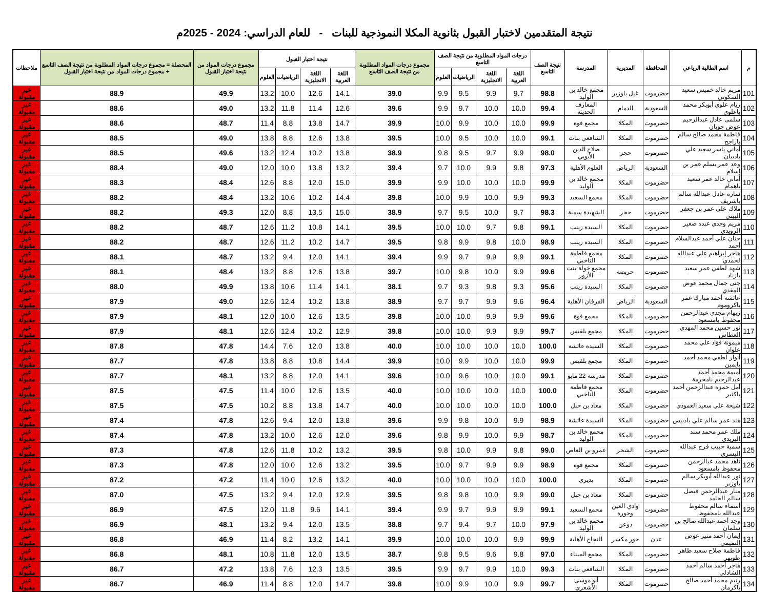نتيجة المتقدمين لاختبار القبول بثانوية المكلا النموذجية للبنات - للعام الدراسي: 2024 - 2025م
| م | اسم الطالبة الرباعي | المحافظة | المديرية | المدرسة | نتيجة الصف التاسع | درجات المواد المطلوبة من نتيجة الصف التاسع | | | | مجموع درجات المواد المطلوبة من نتيجة الصف التاسع | نتيجة اختبار القبول | | | | مجموع درجات المواد من نتيجة اختبار القبول | المحصلة = مجموع درجات المواد المطلوبة من نتيجة الصف التاسع + مجموع درجات المواد من نتيجة اختبار القبول | ملاحظات |
| --- | --- | --- | --- | --- | --- | --- | --- | --- | --- | --- | --- | --- | --- | --- | --- | --- | --- |
| | | | | | | اللغة العربية | اللغة الانجليزية | الرياضيات | العلوم | | اللغة العربية | اللغة الانجليزية | الرياضيات | العلوم | | | |
| 101 | مريم خالد خميس سعيد السكوتي | حضرموت | غيل باوزير | مجمع خالد بن الوليد | 98.8 | 9.7 | 9.9 | 9.5 | 9.9 | 39.0 | 14.1 | 12.6 | 10.0 | 13.2 | 49.9 | 88.9 | غير مقبولة |
| 102 | ريام علوي أبوبكر محمد باعلوي | السعودية | الدمام | المعارف الحديثة | 99.4 | 10.0 | 10.0 | 9.7 | 9.9 | 39.6 | 12.6 | 11.4 | 11.8 | 13.2 | 49.0 | 88.6 | غير مقبولة |
| 103 | سلمى عادل عبدالرحيم عوض جوبان | حضرموت | المكلا | مجمع فوة | 99.9 | 10.0 | 10.0 | 9.9 | 10.0 | 39.9 | 14.7 | 13.8 | 8.8 | 11.4 | 48.7 | 88.6 | غير مقبولة |
| 104 | فاطمة محمد صالح سالم باراجح | حضرموت | المكلا | الشافعي بنات | 99.1 | 10.0 | 10.0 | 9.5 | 10.0 | 39.5 | 13.8 | 12.6 | 8.8 | 13.8 | 49.0 | 88.5 | غير مقبولة |
| 105 | أماني ياسر سعيد علي بادبيان | حضرموت | حجر | صلاح الدين الأيوبي | 98.0 | 9.9 | 9.7 | 9.5 | 9.8 | 38.9 | 13.8 | 10.2 | 12.4 | 13.2 | 49.6 | 88.5 | غير مقبولة |
| 106 | وعد عمر يسلم عمر بن إسلام | السعودية | الرياض | العلوم الأهلية | 97.3 | 9.8 | 9.9 | 10.0 | 9.7 | 39.4 | 13.2 | 13.8 | 10.0 | 12.0 | 49.0 | 88.4 | غير مقبولة |
| 107 | أماني خالد عمر سعيد باهمام | حضرموت | المكلا | مجمع خالد بن الوليد | 99.9 | 10.0 | 10.0 | 10.0 | 9.9 | 39.9 | 15.0 | 12.0 | 8.8 | 12.6 | 48.4 | 88.3 | غير مقبولة |
| 108 | سارة عادل عبدالله سالم باشريف | حضرموت | المكلا | مجمع السعيد | 99.3 | 9.9 | 10.0 | 9.9 | 10.0 | 39.8 | 14.4 | 10.2 | 10.6 | 13.2 | 48.4 | 88.2 | غير مقبولة |
| 109 | ملاك علي عمر بن جعفر البيتي | حضرموت | حجر | الشهيدة سمية | 98.3 | 9.7 | 10.0 | 9.5 | 9.7 | 38.9 | 15.0 | 13.5 | 8.8 | 12.0 | 49.3 | 88.2 | غير مقبولة |
| 110 | مريم وجدي عبده صغير الرويدي | حضرموت | المكلا | السيدة زينب | 99.1 | 9.8 | 9.7 | 10.0 | 10.0 | 39.5 | 14.1 | 10.8 | 11.2 | 12.6 | 48.7 | 88.2 | غير مقبولة |
| 111 | حنان علي أحمد عبدالسلام أحمد | حضرموت | المكلا | السيدة زينب | 98.9 | 10.0 | 9.8 | 9.9 | 9.8 | 39.5 | 14.7 | 10.2 | 11.2 | 12.6 | 48.7 | 88.2 | غير مقبولة |
| 112 | هاجر إبراهيم علي عبدالله لحمدي | حضرموت | المكلا | مجمع فاطمة الناخبي | 99.1 | 9.9 | 9.9 | 9.7 | 9.9 | 39.4 | 14.1 | 12.0 | 9.4 | 13.2 | 48.7 | 88.1 | غير مقبولة |
| 113 | شهد لطفي عمر سعيد بازياد | حضرموت | حريضة | مجمع خولة بنت الأزور | 99.6 | 9.9 | 10.0 | 9.8 | 10.0 | 39.7 | 13.8 | 12.6 | 8.8 | 13.2 | 48.4 | 88.1 | غير مقبولة |
| 114 | جنى جمال محمد عوض المقدي | حضرموت | المكلا | السيدة زينب | 95.6 | 9.3 | 9.8 | 9.3 | 9.7 | 38.1 | 14.1 | 11.4 | 10.6 | 13.8 | 49.9 | 88.0 | غير مقبولة |
| 115 | عائشة أحمد مبارك عمر باكروموم | السعودية | الرياض | الفرقان الأهلية | 96.4 | 9.6 | 9.9 | 9.7 | 9.7 | 38.9 | 13.8 | 10.2 | 12.4 | 12.6 | 49.0 | 87.9 | غير مقبولة |
| 116 | ريهام مجدي عبدالرحمن محفوظ بامسعود | حضرموت | المكلا | مجمع فوة | 99.6 | 9.9 | 9.9 | 10.0 | 10.0 | 39.8 | 13.5 | 12.6 | 10.0 | 12.0 | 48.1 | 87.9 | غير مقبولة |
| 117 | نور حسين محمد المهدي العطاس | حضرموت | المكلا | مجمع بلقيس | 99.7 | 9.9 | 9.9 | 10.0 | 10.0 | 39.8 | 12.9 | 10.2 | 12.4 | 12.6 | 48.1 | 87.9 | غير مقبولة |
| 118 | ميمونة فؤاد علي محمد علوان | حضرموت | المكلا | السيدة عائشة | 100.0 | 10.0 | 10.0 | 10.0 | 10.0 | 40.0 | 13.8 | 12.0 | 7.6 | 14.4 | 47.8 | 87.8 | غير مقبولة |
| 119 | أنوار لطفي محمد أحمد بايمين | حضرموت | المكلا | مجمع بلقيس | 99.9 | 10.0 | 10.0 | 9.9 | 10.0 | 39.9 | 14.4 | 10.8 | 8.8 | 13.8 | 47.8 | 87.7 | غير مقبولة |
| 120 | أميمة محمد أحمد عبدالرحيم بامخرمة | حضرموت | المكلا | مدرسة 22 مايو | 99.1 | 10.0 | 10.0 | 9.6 | 10.0 | 39.6 | 14.1 | 12.0 | 8.8 | 13.2 | 48.1 | 87.7 | غير مقبولة |
| 121 | أمل حمزة عبدالرحمن أحمد باكثير | حضرموت | المكلا | مجمع فاطمة الناخبي | 100.0 | 10.0 | 10.0 | 10.0 | 10.0 | 40.0 | 13.5 | 12.6 | 10.0 | 11.4 | 47.5 | 87.5 | غير مقبولة |
| 122 | شيخة علي سعيد العمودي | حضرموت | المكلا | معاذ بن جبل | 100.0 | 10.0 | 10.0 | 10.0 | 10.0 | 40.0 | 14.7 | 13.8 | 8.8 | 10.2 | 47.5 | 87.5 | غير مقبولة |
| 123 | هند عمر سالم علي بادبيس | حضرموت | المكلا | السيدة عائشة | 98.9 | 9.9 | 10.0 | 9.8 | 9.9 | 39.6 | 13.8 | 12.0 | 9.4 | 12.6 | 47.8 | 87.4 | غير مقبولة |
| 124 | ملك عمر محمد سند اليزيدي | حضرموت | المكلا | مجمع خالد بن الوليد | 98.7 | 9.9 | 10.0 | 9.9 | 9.8 | 39.6 | 12.0 | 12.6 | 10.0 | 13.2 | 47.8 | 87.4 | غير مقبولة |
| 125 | سمية حبيب فرج عبدالله البسري | حضرموت | الشحر | عمرو بن العاص | 99.0 | 9.8 | 9.9 | 10.0 | 9.8 | 39.5 | 13.2 | 10.2 | 11.8 | 12.6 | 47.8 | 87.3 | غير مقبولة |
| 126 | ناهد محمد عبالرحمن محفوظ بامسعود | حضرموت | المكلا | مجمع فوة | 98.9 | 9.9 | 9.9 | 9.7 | 10.0 | 39.5 | 13.2 | 12.6 | 10.0 | 12.0 | 47.8 | 87.3 | غير مقبولة |
| 127 | نور عبدالله أبوبكر سالم باوزير | حضرموت | المكلا | بديري | 100.0 | 10.0 | 10.0 | 10.0 | 10.0 | 40.0 | 13.2 | 12.6 | 10.0 | 11.4 | 47.2 | 87.2 | غير مقبولة |
| 128 | منار عبدالرحمن فيصل سالم الحامد | حضرموت | المكلا | معاذ بن جبل | 99.0 | 9.9 | 10.0 | 9.8 | 9.8 | 39.5 | 12.9 | 12.0 | 9.4 | 13.2 | 47.5 | 87.0 | غير مقبولة |
| 129 | أسماء سالم محفوظ عبدالله بامحفوظ | حضرموت | وادي العين وحورة | مجمع السعيد | 99.1 | 9.9 | 9.9 | 9.7 | 9.9 | 39.4 | 14.1 | 9.6 | 11.8 | 12.0 | 47.5 | 86.9 | غير مقبولة |
| 130 | وجد أحمد عبدالله صالح بن سلمان | حضرموت | دوعن | مجمع خالد بن الوليد | 97.9 | 10.0 | 9.7 | 9.4 | 9.7 | 38.8 | 13.5 | 12.0 | 9.4 | 13.2 | 48.1 | 86.9 | غير مقبولة |
| 131 | إيمان أحمد منير عوض التميمي | عدن | خور مكسر | النجاح الأهلية | 99.9 | 9.9 | 10.0 | 10.0 | 10.0 | 39.9 | 14.1 | 13.2 | 8.2 | 11.4 | 46.9 | 86.8 | غير مقبولة |
| 132 | فاطمة صلاح سعيد طاهر طويهر | حضرموت | المكلا | مجمع الميناء | 97.0 | 9.8 | 9.6 | 9.5 | 9.8 | 38.7 | 13.5 | 12.0 | 11.8 | 10.8 | 48.1 | 86.8 | غير مقبولة |
| 133 | هاجر أحمد سالم أحمد الشادلي | حضرموت | المكلا | الشافعي بنات | 99.3 | 10.0 | 9.9 | 9.7 | 9.9 | 39.5 | 13.5 | 12.3 | 7.6 | 13.8 | 47.2 | 86.7 | غير مقبولة |
| 134 | رنيم محمد أحمد صالح باكرمان | حضرموت | المكلا | أبو موسى الأشعري | 99.7 | 9.9 | 10.0 | 9.9 | 10.0 | 39.8 | 14.7 | 12.0 | 8.8 | 11.4 | 46.9 | 86.7 | غير مقبولة |